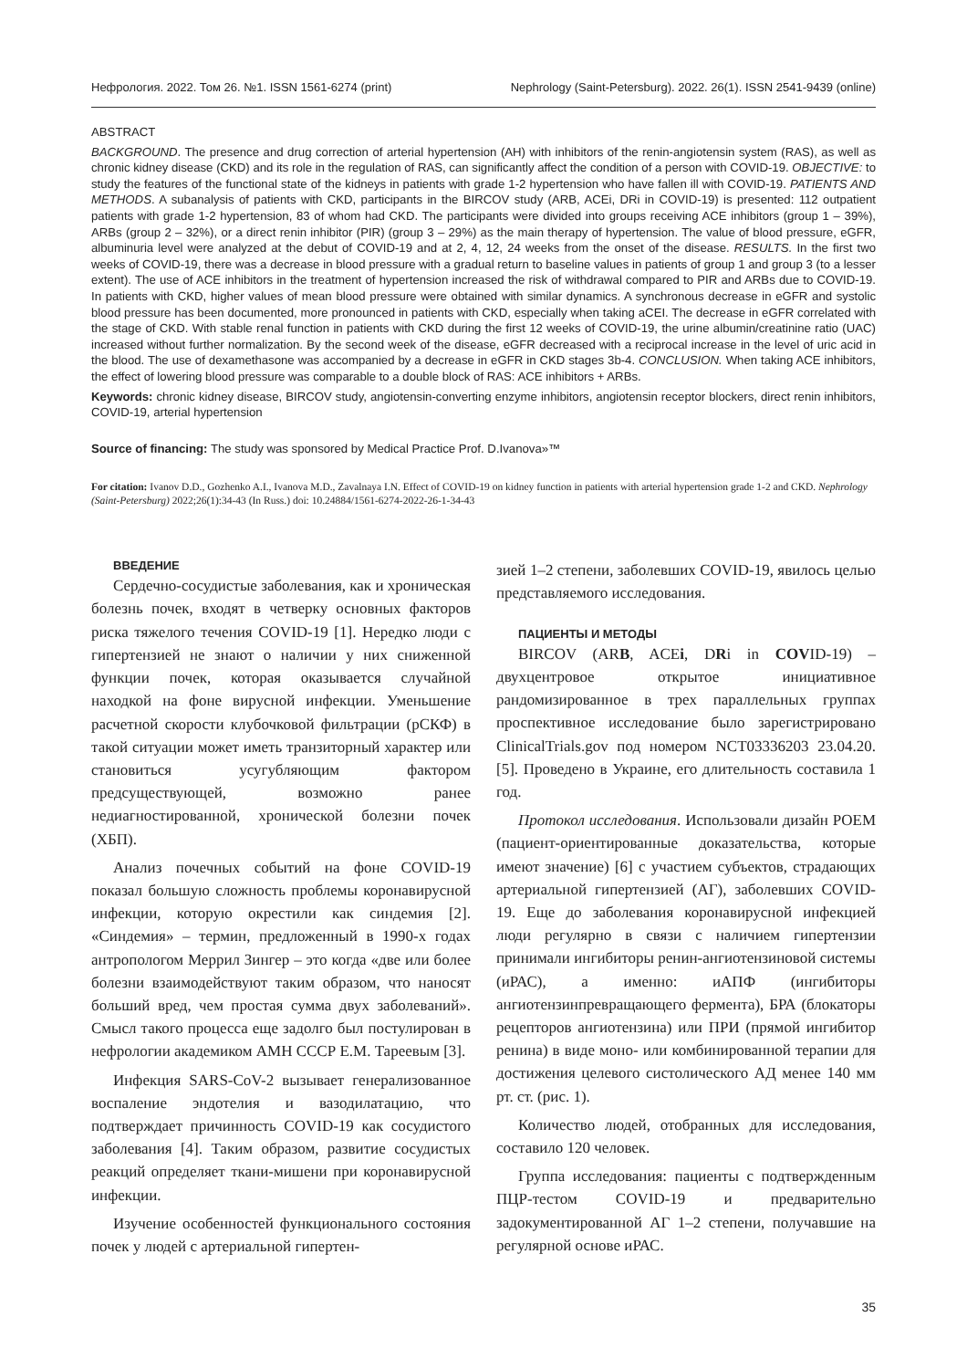Нефрология. 2022. Том 26. №1. ISSN 1561-6274 (print) Nephrology (Saint-Petersburg). 2022. 26(1). ISSN 2541-9439 (online)
ABSTRACT
BACKGROUND. The presence and drug correction of arterial hypertension (AH) with inhibitors of the renin-angiotensin system (RAS), as well as chronic kidney disease (CKD) and its role in the regulation of RAS, can significantly affect the condition of a person with COVID-19. OBJECTIVE: to study the features of the functional state of the kidneys in patients with grade 1-2 hypertension who have fallen ill with COVID-19. PATIENTS AND METHODS. A subanalysis of patients with CKD, participants in the BIRCOV study (ARB, ACEi, DRi in COVID-19) is presented: 112 outpatient patients with grade 1-2 hypertension, 83 of whom had CKD. The participants were divided into groups receiving ACE inhibitors (group 1 – 39%), ARBs (group 2 – 32%), or a direct renin inhibitor (PIR) (group 3 – 29%) as the main therapy of hypertension. The value of blood pressure, eGFR, albuminuria level were analyzed at the debut of COVID-19 and at 2, 4, 12, 24 weeks from the onset of the disease. RESULTS. In the first two weeks of COVID-19, there was a decrease in blood pressure with a gradual return to baseline values in patients of group 1 and group 3 (to a lesser extent). The use of ACE inhibitors in the treatment of hypertension increased the risk of withdrawal compared to PIR and ARBs due to COVID-19. In patients with CKD, higher values of mean blood pressure were obtained with similar dynamics. A synchronous decrease in eGFR and systolic blood pressure has been documented, more pronounced in patients with CKD, especially when taking aCEI. The decrease in eGFR correlated with the stage of CKD. With stable renal function in patients with CKD during the first 12 weeks of COVID-19, the urine albumin/creatinine ratio (UAC) increased without further normalization. By the second week of the disease, eGFR decreased with a reciprocal increase in the level of uric acid in the blood. The use of dexamethasone was accompanied by a decrease in eGFR in CKD stages 3b-4. CONCLUSION. When taking ACE inhibitors, the effect of lowering blood pressure was comparable to a double block of RAS: ACE inhibitors + ARBs.
Keywords: chronic kidney disease, BIRCOV study, angiotensin-converting enzyme inhibitors, angiotensin receptor blockers, direct renin inhibitors, COVID-19, arterial hypertension
Source of financing: The study was sponsored by Medical Practice Prof. D.Ivanova»™
For citation: Ivanov D.D., Gozhenko A.I., Ivanova M.D., Zavalnaya I.N. Effect of COVID-19 on kidney function in patients with arterial hypertension grade 1-2 and CKD. Nephrology (Saint-Petersburg) 2022;26(1):34-43 (In Russ.) doi: 10.24884/1561-6274-2022-26-1-34-43
ВВЕДЕНИЕ
Сердечно-сосудистые заболевания, как и хроническая болезнь почек, входят в четверку основных факторов риска тяжелого течения COVID-19 [1]. Нередко люди с гипертензией не знают о наличии у них сниженной функции почек, которая оказывается случайной находкой на фоне вирусной инфекции. Уменьшение расчетной скорости клубочковой фильтрации (рСКФ) в такой ситуации может иметь транзиторный характер или становиться усугубляющим фактором предсуществующей, возможно ранее недиагностированной, хронической болезни почек (ХБП).
Анализ почечных событий на фоне COVID-19 показал большую сложность проблемы коронавирусной инфекции, которую окрестили как синдемия [2]. «Синдемия» – термин, предложенный в 1990-х годах антропологом Меррил Зингер – это когда «две или более болезни взаимодействуют таким образом, что наносят больший вред, чем простая сумма двух заболеваний». Смысл такого процесса еще задолго был постулирован в нефрологии академиком АМН СССР Е.М. Тареевым [3].
Инфекция SARS-CoV-2 вызывает генерализованное воспаление эндотелия и вазодилатацию, что подтверждает причинность COVID-19 как сосудистого заболевания [4]. Таким образом, развитие сосудистых реакций определяет ткани-мишени при коронавирусной инфекции.
Изучение особенностей функционального состояния почек у людей с артериальной гипертен-
зией 1–2 степени, заболевших COVID-19, явилось целью представляемого исследования.
ПАЦИЕНТЫ И МЕТОДЫ
BIRCOV (ARB, ACEi, DRi in COVID-19) – двухцентровое открытое инициативное рандомизированное в трех параллельных группах проспективное исследование было зарегистрировано ClinicalTrials.gov под номером NCT03336203 23.04.20. [5]. Проведено в Украине, его длительность составила 1 год.
Протокол исследования. Использовали дизайн POEM (пациент-ориентированные доказательства, которые имеют значение) [6] с участием субъектов, страдающих артериальной гипертензией (АГ), заболевших COVID-19. Еще до заболевания коронавирусной инфекцией люди регулярно в связи с наличием гипертензии принимали ингибиторы ренин-ангиотензиновой системы (иРАС), а именно: иАПФ (ингибиторы ангиотензинпревращающего фермента), БРА (блокаторы рецепторов ангиотензина) или ПРИ (прямой ингибитор ренина) в виде моно- или комбинированной терапии для достижения целевого систолического АД менее 140 мм рт. ст. (рис. 1).
Количество людей, отобранных для исследования, составило 120 человек.
Группа исследования: пациенты с подтвержденным ПЦР-тестом COVID-19 и предварительно задокументированной АГ 1–2 степени, получавшие на регулярной основе иРАС.
35